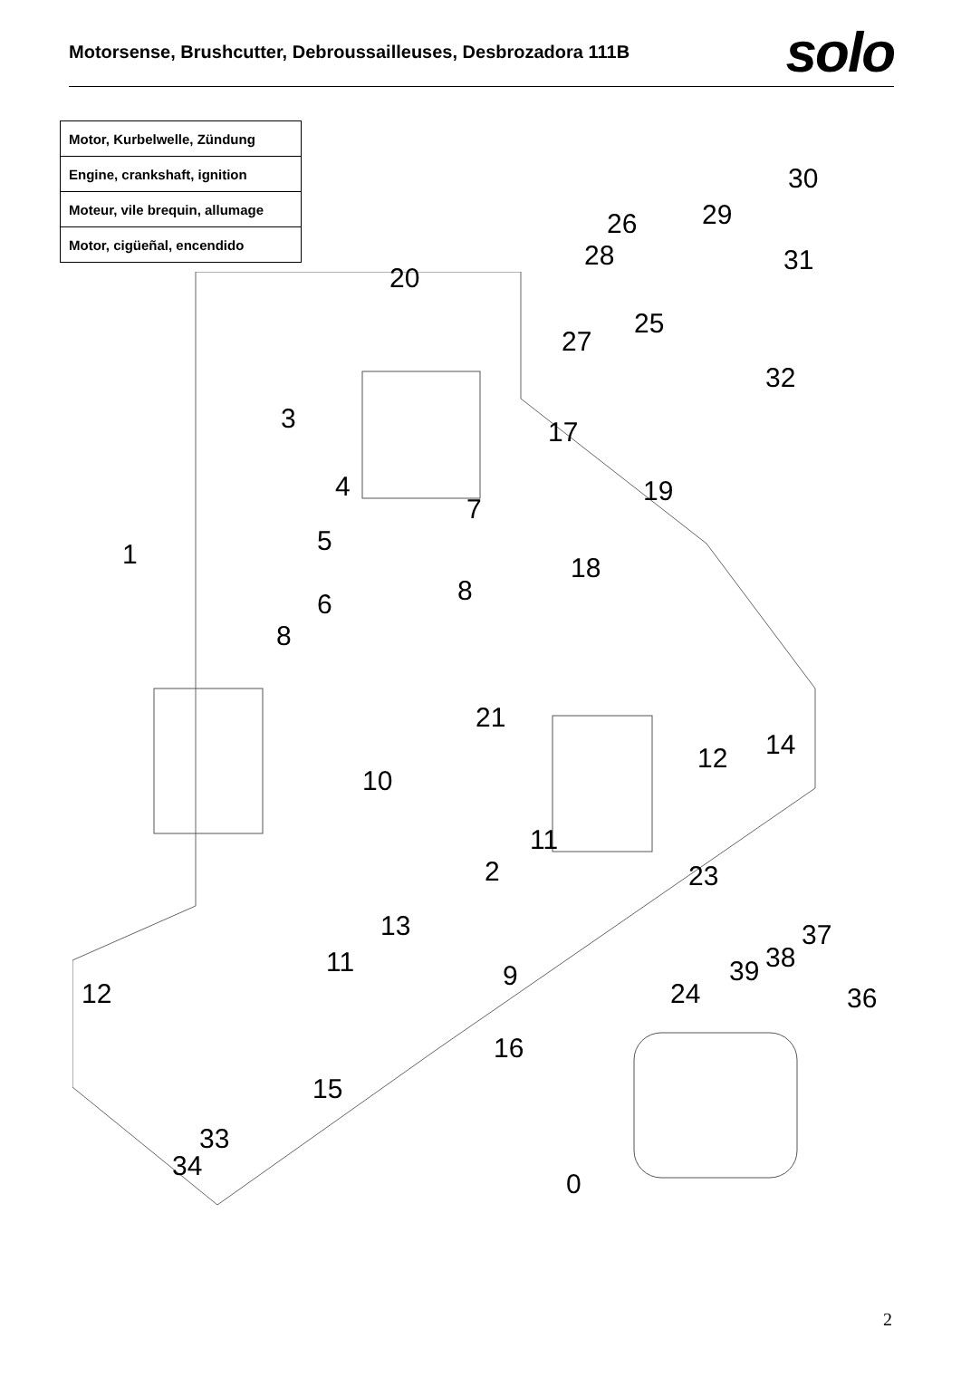Motorsense, Brushcutter, Debroussailleuses, Desbrozadora 111B
solo
| Motor, Kurbelwelle, Zündung |
| Engine, crankshaft, ignition |
| Moteur, vile brequin, allumage |
| Motor, cigüeñal, encendido |
30
29 26
31 28
20
25
27
32
3 17
4 19
7
5 1 18
8 6
8
21
12 14
10
11
2 23
13 37
38 11 39 9
12 24 36
16
15
33
34
0
2